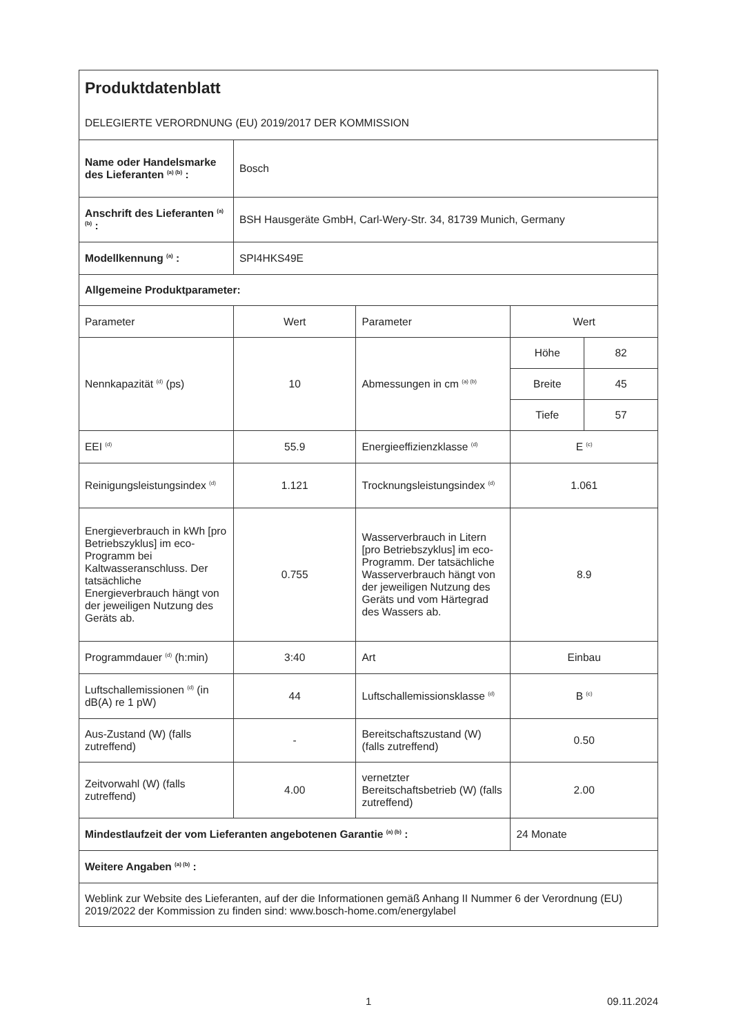| Produktdatenblatt DELEGIERTE VERORDNUNG (EU) 2019/2017 DER KOMMISSION | | | | |
| Name oder Handelsmarke des Lieferanten <sup>(a) (b)</sup> : | Bosch | | | |
| Anschrift des Lieferanten <sup>(a) (b)</sup> : | BSH Hausgeräte GmbH, Carl-Wery-Str. 34, 81739 Munich, Germany | | | |
| Modellkennung <sup>(a)</sup> : | SPI4HKS49E | | | |
| Allgemeine Produktparameter: | | | | |
| Parameter | Wert | Parameter | Wert | |
| Nennkapazität <sup>(d)</sup> (ps) | 10 | Abmessungen in cm <sup>(a) (b)</sup> | Höhe | 82 |
| | | | Breite | 45 |
| | | | Tiefe | 57 |
| EEI <sup>(d)</sup> | 55.9 | Energieeffizienzklasse <sup>(d)</sup> | E <sup>(c)</sup> | |
| Reinigungsleistungsindex <sup>(d)</sup> | 1.121 | Trocknungsleistungsindex <sup>(d)</sup> | 1.061 | |
| Energieverbrauch in kWh [pro Betriebszyklus] im eco-Programm bei Kaltwasseranschluss. Der tatsächliche Energieverbrauch hängt von der jeweiligen Nutzung des Geräts ab. | 0.755 | Wasserverbrauch in Litern [pro Betriebszyklus] im eco-Programm. Der tatsächliche Wasserverbrauch hängt von der jeweiligen Nutzung des Geräts und vom Härtegrad des Wassers ab. | 8.9 | |
| Programmdauer <sup>(d)</sup> (h:min) | 3:40 | Art | Einbau | |
| Luftschallemissionen <sup>(d)</sup> (in dB(A) re 1 pW) | 44 | Luftschallemissionsklasse <sup>(d)</sup> | B <sup>(c)</sup> | |
| Aus-Zustand (W) (falls zutreffend) | - | Bereitschaftszustand (W) (falls zutreffend) | 0.50 | |
| Zeitvorwahl (W) (falls zutreffend) | 4.00 | vernetzter Bereitschaftsbetrieb (W) (falls zutreffend) | 2.00 | |
| Mindestlaufzeit der vom Lieferanten angebotenen Garantie <sup>(a) (b)</sup> : | | | 24 Monate | |
| Weitere Angaben <sup>(a) (b)</sup> : | | | | |
| Weblink zur Website des Lieferanten, auf der die Informationen gemäß Anhang II Nummer 6 der Verordnung (EU) 2019/2022 der Kommission zu finden sind: www.bosch-home.com/energylabel | | | | |
1 09.11.2024